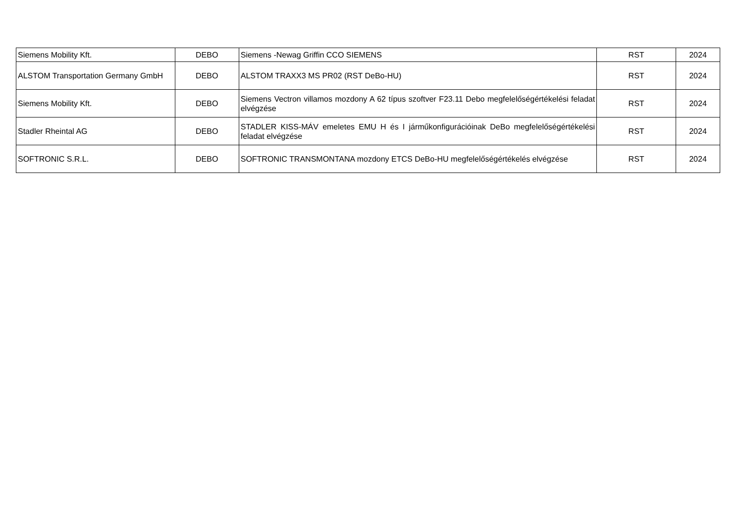| Siemens Mobility Kft. | DEBO | Siemens -Newag Griffin CCO SIEMENS | RST | 2024 |
| ALSTOM Transportation Germany GmbH | DEBO | ALSTOM TRAXX3 MS PR02 (RST DeBo-HU) | RST | 2024 |
| Siemens Mobility Kft. | DEBO | Siemens Vectron villamos mozdony A 62 típus szoftver F23.11 Debo megfelelőségértékelési feladat elvégzése | RST | 2024 |
| Stadler Rheintal AG | DEBO | STADLER KISS-MÁV emeletes EMU H és I járműkonfigurációinak DeBo megfelelőségértékelési feladat elvégzése | RST | 2024 |
| SOFTRONIC S.R.L. | DEBO | SOFTRONIC TRANSMONTANA mozdony ETCS DeBo-HU megfelelőségértékelés elvégzése | RST | 2024 |